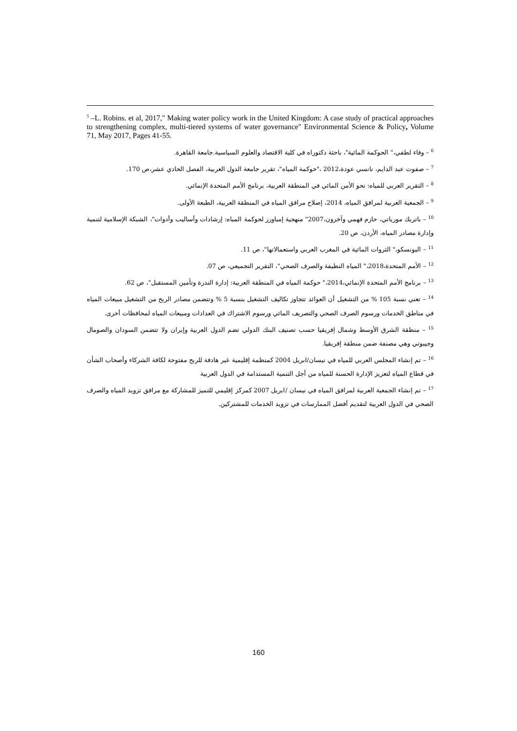<sup>5</sup> –L. Robins. et al, 2017," Making water policy work in the United Kingdom: A case study of practical approaches to strengthening complex, multi-tiered systems of water governance" Environmental Science & Policy, Volume 71, May 2017, Pages 41-55.
<sup>6</sup> – وفاء لطفي،" الحوكمة المائية"، باحثة دكتوراه في كلية الاقتصاد والعلوم السياسية.جامعة القاهرة.
<sup>7</sup> – صفوت عبد الدايم، نانسي عودة،2012 ،"حوكمة المياه"، تقرير جامعة الدول العربية، الفصل الحادي عشر،ص 170.
<sup>8</sup> – التقرير العربي للمياه: نحو الأمن المائي في المنطقة العربية، برنامج الأمم المتحدة الإنمائي.
<sup>9</sup> – الجمعية العربية لمرافق المياه، 2014، إصلاح مرافق المياه في المنطقة العربية، الطبعة الأولى.
<sup>10</sup> – باتريك مورياتي، حازم فهمي وآخرون،2007" منهجية إمباورز لحوكمة المباه: إرشادات وأساليب وأدوات"، الشبكة الإسلامية لتنمية وإدارة مصادر المياه، الأردن، ص 20.
<sup>11</sup> – اليونسكو،" الثروات المائية في المغرب العربي واستعمالاتها"، ص 11.
<sup>12</sup> – الأمم المتحدة،2018،" المياه النظيفة والصرف الصحي"، التقرير التجميعي، ص 07.
<sup>13</sup> – برنامج الأمم المتحدة الإنمائي،2014،" حوكمة المياه في المنطقة العربية: إدارة الندرة وتأمين المستقبل"، ص 62.
<sup>14</sup> – تعني نسبة 105 % من التشغيل أن العوائد تتجاوز تكاليف التشغيل بنسبة 5 % وتتضمن مصادر الربح من التشغيل مبيعات المياه في مناطق الخدمات ورسوم الصرف الصحي والتصريف المائي ورسوم الاشتراك في العدادات ومبيعات المياه لمحافظات أخرى.
<sup>15</sup> – منطقة الشرق الأوسط وشمال إفريقيا حسب تصنيف البنك الدولي تضم الدول العربية وإيران ولا تتضمن السودان والصومال وجيبوتي وهي مصنفة ضمن منطقة إفريقيا.
<sup>16</sup> – تم إنشاء المجلس العربي للمياه في نيسان/ابريل 2004 كمنظمة إقليمية غير هادفة للربح مفتوحة لكافة الشركاء وأصحاب الشأن في قطاع المياه لتعزيز الإدارة الحسنة للمياه من أجل التنمية المستدامة في الدول العربية
<sup>17</sup> – تم إنشاء الجمعية العربية لمرافق المياه في نيسان /ابريل 2007 كمركز إقليمي للتميز للمشاركة مع مرافق تزويد المياه والصرف الصحي في الدول العربية لتقديم أفضل الممارسات في تزويد الخدمات للمشتركين.
160